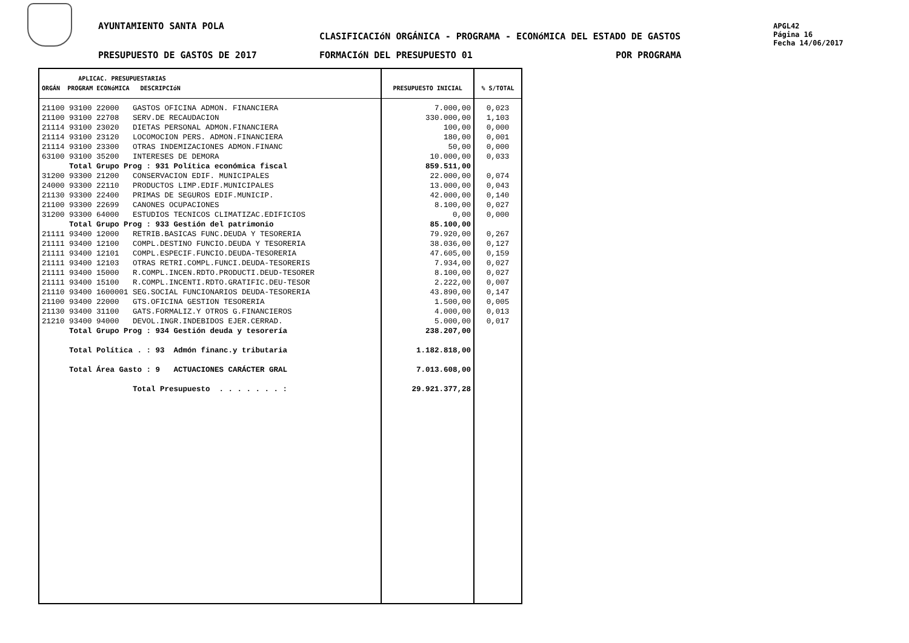AYUNTAMIENTO SANTA POLA
CLASIFICACIóN ORGÁNICA - PROGRAMA - ECONóMICA DEL ESTADO DE GASTOS
APGL42
Página 16
Fecha 14/06/2017
PRESUPUESTO DE GASTOS DE 2017 FORMACIóN DEL PRESUPUESTO 01 POR PROGRAMA
| APLICAC. PRESUPUESTARIAS ORGÁN PROGRAM ECONóMICA DESCRIPCIóN | PRESUPUESTO INICIAL | % S/TOTAL |
| --- | --- | --- |
| 21100 93100 22000 GASTOS OFICINA ADMON. FINANCIERA 21100 93100 22708 SERV.DE RECAUDACION 21114 93100 23020 DIETAS PERSONAL ADMON.FINANCIERA 21114 93100 23120 LOCOMOCION PERS. ADMON.FINANCIERA 21114 93100 23300 OTRAS INDEMIZACIONES ADMON.FINANC 63100 93100 35200 INTERESES DE DEMORA Total Grupo Prog : 931 Política económica fiscal 31200 93300 21200 CONSERVACION EDIF. MUNICIPALES 24000 93300 22110 PRODUCTOS LIMP.EDIF.MUNICIPALES 21130 93300 22400 PRIMAS DE SEGUROS EDIF.MUNICIP. 21100 93300 22699 CANONES OCUPACIONES 31200 93300 64000 ESTUDIOS TECNICOS CLIMATIZAC.EDIFICIOS Total Grupo Prog : 933 Gestión del patrimonio 21111 93400 12000 RETRIB.BASICAS FUNC.DEUDA Y TESORERIA 21111 93400 12100 COMPL.DESTINO FUNCIO.DEUDA Y TESORERIA 21111 93400 12101 COMPL.ESPECIF.FUNCIO.DEUDA-TESORERIA 21111 93400 12103 OTRAS RETRI.COMPL.FUNCI.DEUDA-TESORERIS 21111 93400 15000 R.COMPL.INCEN.RDTO.PRODUCTI.DEUD-TESORER 21111 93400 15100 R.COMPL.INCENTI.RDTO.GRATIFIC.DEU-TESOR 21110 93400 1600001 SEG.SOCIAL FUNCIONARIOS DEUDA-TESORERIA 21100 93400 22000 GTS.OFICINA GESTION TESORERIA 21130 93400 31100 GATS.FORMALIZ.Y OTROS G.FINANCIEROS 21210 93400 94000 DEVOL.INGR.INDEBIDOS EJER.CERRAD. Total Grupo Prog : 934 Gestión deuda y tesorería Total Política . : 93 Admón financ.y tributaria Total Área Gasto : 9 ACTUACIONES CARÁCTER GRAL Total Presupuesto . . . . . . . : | 7.000,00 330.000,00 100,00 180,00 50,00 10.000,00 859.511,00 22.000,00 13.000,00 42.000,00 8.100,00 0,00 85.100,00 79.920,00 38.036,00 47.605,00 7.934,00 8.100,00 2.222,00 43.890,00 1.500,00 4.000,00 5.000,00 238.207,00 1.182.818,00 7.013.608,00 29.921.377,28 | 0,023 1,103 0,000 0,001 0,000 0,033 0,074 0,043 0,140 0,027 0,000 0,267 0,127 0,159 0,027 0,027 0,007 0,147 0,005 0,013 0,017 |